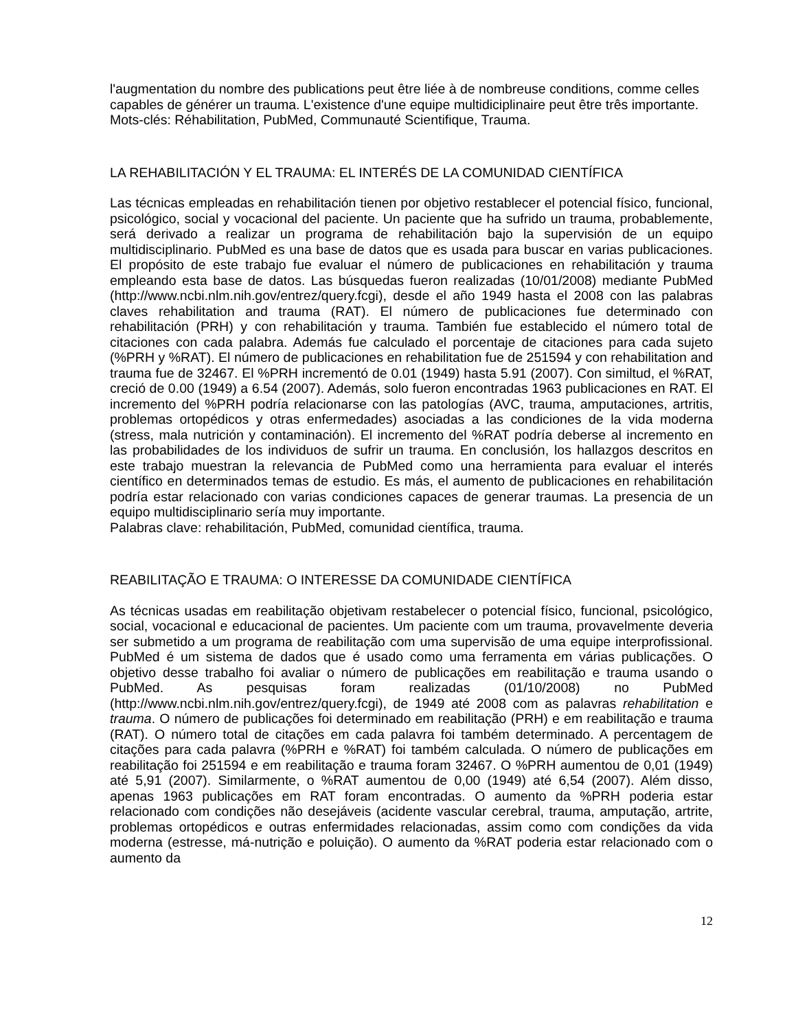l'augmentation du nombre des publications peut être liée à de nombreuse conditions, comme celles capables de générer un trauma. L'existence d'une equipe multidiciplinaire peut être três importante.
Mots-clés: Réhabilitation, PubMed, Communauté Scientifique, Trauma.
LA REHABILITACIÓN Y EL TRAUMA: EL INTERÉS DE LA COMUNIDAD CIENTÍFICA
Las técnicas empleadas en rehabilitación tienen por objetivo restablecer el potencial físico, funcional, psicológico, social y vocacional del paciente. Un paciente que ha sufrido un trauma, probablemente, será derivado a realizar un programa de rehabilitación bajo la supervisión de un equipo multidisciplinario. PubMed es una base de datos que es usada para buscar en varias publicaciones. El propósito de este trabajo fue evaluar el número de publicaciones en rehabilitación y trauma empleando esta base de datos. Las búsquedas fueron realizadas (10/01/2008) mediante PubMed (http://www.ncbi.nlm.nih.gov/entrez/query.fcgi), desde el año 1949 hasta el 2008 con las palabras claves rehabilitation and trauma (RAT). El número de publicaciones fue determinado con rehabilitación (PRH) y con rehabilitación y trauma. También fue establecido el número total de citaciones con cada palabra. Además fue calculado el porcentaje de citaciones para cada sujeto (%PRH y %RAT). El número de publicaciones en rehabilitation fue de 251594 y con rehabilitation and trauma fue de 32467. El %PRH incrementó de 0.01 (1949) hasta 5.91 (2007). Con similtud, el %RAT, creció de 0.00 (1949) a 6.54 (2007). Además, solo fueron encontradas 1963 publicaciones en RAT. El incremento del %PRH podría relacionarse con las patologías (AVC, trauma, amputaciones, artritis, problemas ortopédicos y otras enfermedades) asociadas a las condiciones de la vida moderna (stress, mala nutrición y contaminación). El incremento del %RAT podría deberse al incremento en las probabilidades de los individuos de sufrir un trauma. En conclusión, los hallazgos descritos en este trabajo muestran la relevancia de PubMed como una herramienta para evaluar el interés científico en determinados temas de estudio. Es más, el aumento de publicaciones en rehabilitación podría estar relacionado con varias condiciones capaces de generar traumas. La presencia de un equipo multidisciplinario sería muy importante.
Palabras clave: rehabilitación, PubMed, comunidad científica, trauma.
REABILITAÇÃO E TRAUMA: O INTERESSE DA COMUNIDADE CIENTÍFICA
As técnicas usadas em reabilitação objetivam restabelecer o potencial físico, funcional, psicológico, social, vocacional e educacional de pacientes. Um paciente com um trauma, provavelmente deveria ser submetido a um programa de reabilitação com uma supervisão de uma equipe interprofissional. PubMed é um sistema de dados que é usado como uma ferramenta em várias publicações. O objetivo desse trabalho foi avaliar o número de publicações em reabilitação e trauma usando o PubMed. As pesquisas foram realizadas (01/10/2008) no PubMed (http://www.ncbi.nlm.nih.gov/entrez/query.fcgi), de 1949 até 2008 com as palavras rehabilitation e trauma. O número de publicações foi determinado em reabilitação (PRH) e em reabilitação e trauma (RAT). O número total de citações em cada palavra foi também determinado. A percentagem de citações para cada palavra (%PRH e %RAT) foi também calculada. O número de publicações em reabilitação foi 251594 e em reabilitação e trauma foram 32467. O %PRH aumentou de 0,01 (1949) até 5,91 (2007). Similarmente, o %RAT aumentou de 0,00 (1949) até 6,54 (2007). Além disso, apenas 1963 publicações em RAT foram encontradas. O aumento da %PRH poderia estar relacionado com condições não desejáveis (acidente vascular cerebral, trauma, amputação, artrite, problemas ortopédicos e outras enfermidades relacionadas, assim como com condições da vida moderna (estresse, má-nutrição e poluição). O aumento da %RAT poderia estar relacionado com o aumento da
12